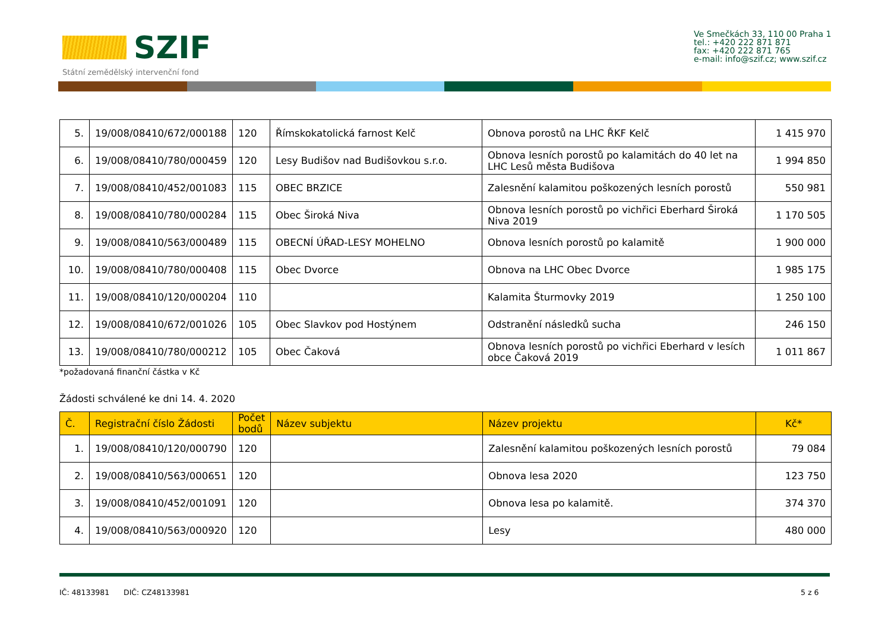SZIF
Státní zemědělský intervenční fond
Ve Smečkách 33, 110 00 Praha 1
tel.: +420 222 871 871
fax: +420 222 871 765
e-mail: info@szif.cz; www.szif.cz
| 5. | 19/008/08410/672/000188 | 120 | Římskokatolická farnost Kelč | Obnova porostů na LHC ŘKF Kelč | 1 415 970 |
| 6. | 19/008/08410/780/000459 | 120 | Lesy Budišov nad Budišovkou s.r.o. | Obnova lesních porostů po kalamitách do 40 let na LHC Lesů města Budišova | 1 994 850 |
| 7. | 19/008/08410/452/001083 | 115 | OBEC BRZICE | Zalesnění kalamitou poškozených lesních porostů | 550 981 |
| 8. | 19/008/08410/780/000284 | 115 | Obec Široká Niva | Obnova lesních porostů po vichřici Eberhard Široká Niva 2019 | 1 170 505 |
| 9. | 19/008/08410/563/000489 | 115 | OBECNÍ ÚŘAD-LESY MOHELNO | Obnova lesních porostů po kalamitě | 1 900 000 |
| 10. | 19/008/08410/780/000408 | 115 | Obec Dvorce | Obnova na LHC Obec Dvorce | 1 985 175 |
| 11. | 19/008/08410/120/000204 | 110 | | Kalamita Šturmovky 2019 | 1 250 100 |
| 12. | 19/008/08410/672/001026 | 105 | Obec Slavkov pod Hostýnem | Odstranění následků sucha | 246 150 |
| 13. | 19/008/08410/780/000212 | 105 | Obec Čaková | Obnova lesních porostů po vichřici Eberhard v lesích obce Čaková 2019 | 1 011 867 |
*požadovaná finanční částka v Kč
Žádosti schválené ke dni 14. 4. 2020
| Č. | Registrační číslo Žádosti | Počet bodů | Název subjektu | Název projektu | Kč* |
| --- | --- | --- | --- | --- | --- |
| 1. | 19/008/08410/120/000790 | 120 | | Zalesnění kalamitou poškozených lesních porostů | 79 084 |
| 2. | 19/008/08410/563/000651 | 120 | | Obnova lesa 2020 | 123 750 |
| 3. | 19/008/08410/452/001091 | 120 | | Obnova lesa po kalamitě. | 374 370 |
| 4. | 19/008/08410/563/000920 | 120 | | Lesy | 480 000 |
IČ: 48133981 DIČ: CZ48133981
5 z 6